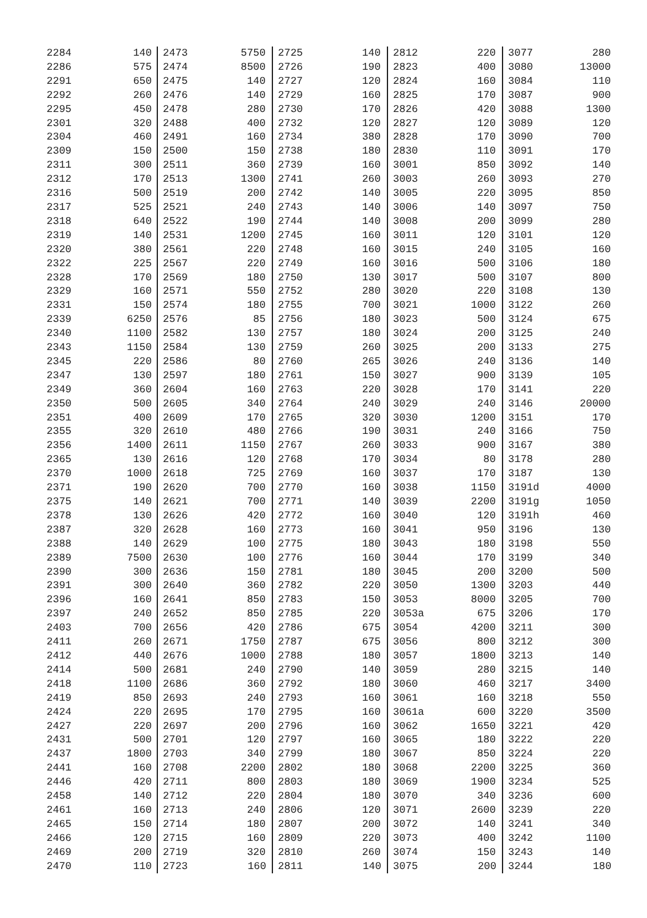| 2284 | 140 |
| 2286 | 575 |
| 2291 | 650 |
| 2292 | 260 |
| 2295 | 450 |
| 2301 | 320 |
| 2304 | 460 |
| 2309 | 150 |
| 2311 | 300 |
| 2312 | 170 |
| 2316 | 500 |
| 2317 | 525 |
| 2318 | 640 |
| 2319 | 140 |
| 2320 | 380 |
| 2322 | 225 |
| 2328 | 170 |
| 2329 | 160 |
| 2331 | 150 |
| 2339 | 6250 |
| 2340 | 1100 |
| 2343 | 1150 |
| 2345 | 220 |
| 2347 | 130 |
| 2349 | 360 |
| 2350 | 500 |
| 2351 | 400 |
| 2355 | 320 |
| 2356 | 1400 |
| 2365 | 130 |
| 2370 | 1000 |
| 2371 | 190 |
| 2375 | 140 |
| 2378 | 130 |
| 2387 | 320 |
| 2388 | 140 |
| 2389 | 7500 |
| 2390 | 300 |
| 2391 | 300 |
| 2396 | 160 |
| 2397 | 240 |
| 2403 | 700 |
| 2411 | 260 |
| 2412 | 440 |
| 2414 | 500 |
| 2418 | 1100 |
| 2419 | 850 |
| 2424 | 220 |
| 2427 | 220 |
| 2431 | 500 |
| 2437 | 1800 |
| 2441 | 160 |
| 2446 | 420 |
| 2458 | 140 |
| 2461 | 160 |
| 2465 | 150 |
| 2466 | 120 |
| 2469 | 200 |
| 2470 | 110 |
| 2473 | 5750 |
| 2474 | 8500 |
| 2475 | 140 |
| 2476 | 140 |
| 2478 | 280 |
| 2488 | 400 |
| 2491 | 160 |
| 2500 | 150 |
| 2511 | 360 |
| 2513 | 1300 |
| 2519 | 200 |
| 2521 | 240 |
| 2522 | 190 |
| 2531 | 1200 |
| 2561 | 220 |
| 2567 | 220 |
| 2569 | 180 |
| 2571 | 550 |
| 2574 | 180 |
| 2576 | 85 |
| 2582 | 130 |
| 2584 | 130 |
| 2586 | 80 |
| 2597 | 180 |
| 2604 | 160 |
| 2605 | 340 |
| 2609 | 170 |
| 2610 | 480 |
| 2611 | 1150 |
| 2616 | 120 |
| 2618 | 725 |
| 2620 | 700 |
| 2621 | 700 |
| 2626 | 420 |
| 2628 | 160 |
| 2629 | 100 |
| 2630 | 100 |
| 2636 | 150 |
| 2640 | 360 |
| 2641 | 850 |
| 2652 | 850 |
| 2656 | 420 |
| 2671 | 1750 |
| 2676 | 1000 |
| 2681 | 240 |
| 2686 | 360 |
| 2693 | 240 |
| 2695 | 170 |
| 2697 | 200 |
| 2701 | 120 |
| 2703 | 340 |
| 2708 | 2200 |
| 2711 | 800 |
| 2712 | 220 |
| 2713 | 240 |
| 2714 | 180 |
| 2715 | 160 |
| 2719 | 320 |
| 2723 | 160 |
| 2725 | 140 |
| 2726 | 190 |
| 2727 | 120 |
| 2729 | 160 |
| 2730 | 170 |
| 2732 | 120 |
| 2734 | 380 |
| 2738 | 180 |
| 2739 | 160 |
| 2741 | 260 |
| 2742 | 140 |
| 2743 | 140 |
| 2744 | 140 |
| 2745 | 160 |
| 2748 | 160 |
| 2749 | 160 |
| 2750 | 130 |
| 2752 | 280 |
| 2755 | 700 |
| 2756 | 180 |
| 2757 | 180 |
| 2759 | 260 |
| 2760 | 265 |
| 2761 | 150 |
| 2763 | 220 |
| 2764 | 240 |
| 2765 | 320 |
| 2766 | 190 |
| 2767 | 260 |
| 2768 | 170 |
| 2769 | 160 |
| 2770 | 160 |
| 2771 | 140 |
| 2772 | 160 |
| 2773 | 160 |
| 2775 | 180 |
| 2776 | 160 |
| 2781 | 180 |
| 2782 | 220 |
| 2783 | 150 |
| 2785 | 220 |
| 2786 | 675 |
| 2787 | 675 |
| 2788 | 180 |
| 2790 | 140 |
| 2792 | 180 |
| 2793 | 160 |
| 2795 | 160 |
| 2796 | 160 |
| 2797 | 160 |
| 2799 | 180 |
| 2802 | 180 |
| 2803 | 180 |
| 2804 | 180 |
| 2806 | 120 |
| 2807 | 200 |
| 2809 | 220 |
| 2810 | 260 |
| 2811 | 140 |
| 2812 | 220 |
| 2823 | 400 |
| 2824 | 160 |
| 2825 | 170 |
| 2826 | 420 |
| 2827 | 120 |
| 2828 | 170 |
| 2830 | 110 |
| 3001 | 850 |
| 3003 | 260 |
| 3005 | 220 |
| 3006 | 140 |
| 3008 | 200 |
| 3011 | 120 |
| 3015 | 240 |
| 3016 | 500 |
| 3017 | 500 |
| 3020 | 220 |
| 3021 | 1000 |
| 3023 | 500 |
| 3024 | 200 |
| 3025 | 200 |
| 3026 | 240 |
| 3027 | 900 |
| 3028 | 170 |
| 3029 | 240 |
| 3030 | 1200 |
| 3031 | 240 |
| 3033 | 900 |
| 3034 | 80 |
| 3037 | 170 |
| 3038 | 1150 |
| 3039 | 2200 |
| 3040 | 120 |
| 3041 | 950 |
| 3043 | 180 |
| 3044 | 170 |
| 3045 | 200 |
| 3050 | 1300 |
| 3053 | 8000 |
| 3053a | 675 |
| 3054 | 4200 |
| 3056 | 800 |
| 3057 | 1800 |
| 3059 | 280 |
| 3060 | 460 |
| 3061 | 160 |
| 3061a | 600 |
| 3062 | 1650 |
| 3065 | 180 |
| 3067 | 850 |
| 3068 | 2200 |
| 3069 | 1900 |
| 3070 | 340 |
| 3071 | 2600 |
| 3072 | 140 |
| 3073 | 400 |
| 3074 | 150 |
| 3075 | 200 |
| 3077 | 280 |
| 3080 | 13000 |
| 3084 | 110 |
| 3087 | 900 |
| 3088 | 1300 |
| 3089 | 120 |
| 3090 | 700 |
| 3091 | 170 |
| 3092 | 140 |
| 3093 | 270 |
| 3095 | 850 |
| 3097 | 750 |
| 3099 | 280 |
| 3101 | 120 |
| 3105 | 160 |
| 3106 | 180 |
| 3107 | 800 |
| 3108 | 130 |
| 3122 | 260 |
| 3124 | 675 |
| 3125 | 240 |
| 3133 | 275 |
| 3136 | 140 |
| 3139 | 105 |
| 3141 | 220 |
| 3146 | 20000 |
| 3151 | 170 |
| 3166 | 750 |
| 3167 | 380 |
| 3178 | 280 |
| 3187 | 130 |
| 3191d | 4000 |
| 3191g | 1050 |
| 3191h | 460 |
| 3196 | 130 |
| 3198 | 550 |
| 3199 | 340 |
| 3200 | 500 |
| 3203 | 440 |
| 3205 | 700 |
| 3206 | 170 |
| 3211 | 300 |
| 3212 | 300 |
| 3213 | 140 |
| 3215 | 140 |
| 3217 | 3400 |
| 3218 | 550 |
| 3220 | 3500 |
| 3221 | 420 |
| 3222 | 220 |
| 3224 | 220 |
| 3225 | 360 |
| 3234 | 525 |
| 3236 | 600 |
| 3239 | 220 |
| 3241 | 340 |
| 3242 | 1100 |
| 3243 | 140 |
| 3244 | 180 |